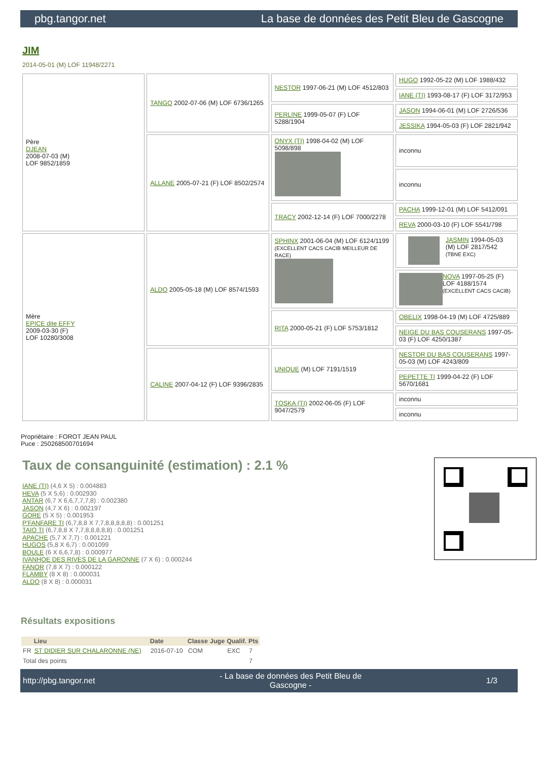pbg.tangor.net La base de données des Petit Bleu de Gascogne
JIM
2014-05-01 (M) LOF 11948/2271
| Père DJEAN 2008-07-03 (M) LOF 9852/1859 | TANGO 2002-07-06 (M) LOF 6736/1265 | NESTOR 1997-06-21 (M) LOF 4512/803 | HUGO 1992-05-22 (M) LOF 1988/432 |
| | | | IANE (TI) 1993-08-17 (F) LOF 3172/953 |
| | | PERLINE 1999-05-07 (F) LOF 5288/1904 | JASON 1994-06-01 (M) LOF 2726/536 |
| | | | JESSIKA 1994-05-03 (F) LOF 2821/942 |
| | ALLANE 2005-07-21 (F) LOF 8502/2574 | ONYX (TI) 1998-04-02 (M) LOF 5098/898 | inconnu |
| | | | inconnu |
| | | TRACY 2002-12-14 (F) LOF 7000/2278 | PACHA 1999-12-01 (M) LOF 5412/091 |
| | | | REVA 2000-03-10 (F) LOF 5541/798 |
| Mère EPICE dite EFFY 2009-03-30 (F) LOF 10280/3008 | ALDO 2005-05-18 (M) LOF 8574/1593 | SPHINX 2001-06-04 (M) LOF 6124/1199 (EXCELLENT CACS CACIB MEILLEUR DE RACE) | JASMIN 1994-05-03 (M) LOF 2817/542 (TBNE EXC) |
| | | | NOVA 1997-05-25 (F) LOF 4188/1574 (EXCELLENT CACS CACIB) |
| | | RITA 2000-05-21 (F) LOF 5753/1812 | OBELIX 1998-04-19 (M) LOF 4725/889 |
| | | | NEIGE DU BAS COUSERANS 1997-05-03 (F) LOF 4250/1387 |
| | CALINE 2007-04-12 (F) LOF 9396/2835 | UNIQUE (M) LOF 7191/1519 | NESTOR DU BAS COUSERANS 1997-05-03 (M) LOF 4243/809 |
| | | | PEPETTE TI 1999-04-22 (F) LOF 5670/1681 |
| | | TOSKA (TI) 2002-06-05 (F) LOF 9047/2579 | inconnu |
| | | | inconnu |
Propriétaire : FOROT JEAN PAUL
Puce : 250268500701694
Taux de consanguinité (estimation) : 2.1 %
IANE (TI) (4,6 X 5) : 0.004883
HEVA (5 X 5,6) : 0.002930
ANTAR (6,7 X 6,6,7,7,7,8) : 0.002380
JASON (4,7 X 6) : 0.002197
GORE (5 X 5) : 0.001953
P'FANFARE TI (6,7,8,8 X 7,7,8,8,8,8,8) : 0.001251
TAIO TI (6,7,8,8 X 7,7,8,8,8,8,8) : 0.001251
APACHE (5,7 X 7,7) : 0.001221
HUGOS (5,8 X 6,7) : 0.001099
BOULE (6 X 6,6,7,8) : 0.000977
IVANHOE DES RIVES DE LA GARONNE (7 X 6) : 0.000244
FANOR (7,8 X 7) : 0.000122
FLAMBY (8 X 8) : 0.000031
ALDO (8 X 8) : 0.000031
Résultats expositions
| | Lieu | Date | Classe | Juge | Qualif. | Pts |
| --- | --- | --- | --- | --- | --- | --- |
| FR | ST DIDIER SUR CHALARONNE (NE) | 2016-07-10 | COM | | EXC | 7 |
| Total des points | | | | | | 7 |
http://pbg.tangor.net - La base de données des Petit Bleu de Gascogne - 1/3